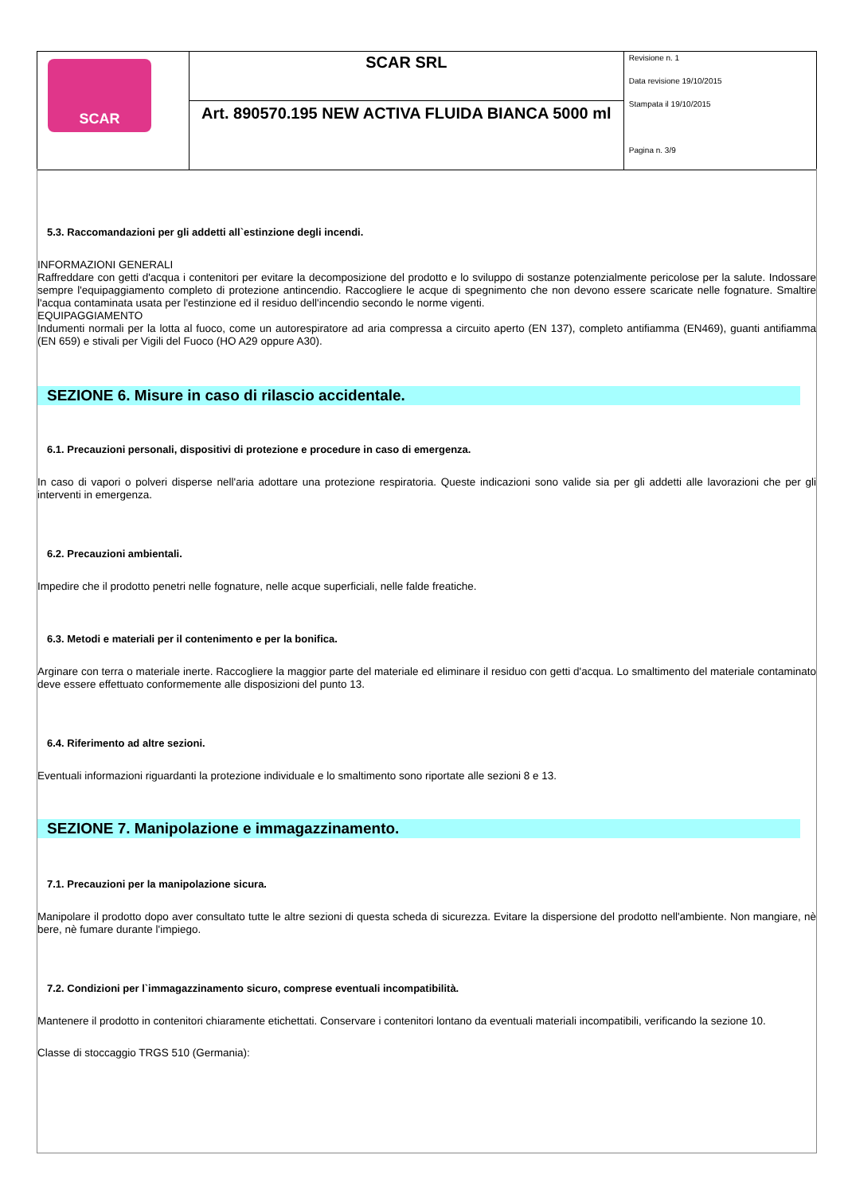| SCAR | SCAR SRL | Revisione n. 1 Data revisione 19/10/2015 Stampata il 19/10/2015 Pagina n. 3/9 |
| | Art. 890570.195 NEW ACTIVA FLUIDA BIANCA 5000 ml | |
5.3. Raccomandazioni per gli addetti all`estinzione degli incendi.
INFORMAZIONI GENERALI
Raffreddare con getti d'acqua i contenitori per evitare la decomposizione del prodotto e lo sviluppo di sostanze potenzialmente pericolose per la salute. Indossare sempre l'equipaggiamento completo di protezione antincendio. Raccogliere le acque di spegnimento che non devono essere scaricate nelle fognature. Smaltire l'acqua contaminata usata per l'estinzione ed il residuo dell'incendio secondo le norme vigenti.
EQUIPAGGIAMENTO
Indumenti normali per la lotta al fuoco, come un autorespiratore ad aria compressa a circuito aperto (EN 137), completo antifiamma (EN469), guanti antifiamma (EN 659) e stivali per Vigili del Fuoco (HO A29 oppure A30).
SEZIONE 6. Misure in caso di rilascio accidentale.
6.1. Precauzioni personali, dispositivi di protezione e procedure in caso di emergenza.
In caso di vapori o polveri disperse nell'aria adottare una protezione respiratoria. Queste indicazioni sono valide sia per gli addetti alle lavorazioni che per gli interventi in emergenza.
6.2. Precauzioni ambientali.
Impedire che il prodotto penetri nelle fognature, nelle acque superficiali, nelle falde freatiche.
6.3. Metodi e materiali per il contenimento e per la bonifica.
Arginare con terra o materiale inerte. Raccogliere la maggior parte del materiale ed eliminare il residuo con getti d'acqua. Lo smaltimento del materiale contaminato deve essere effettuato conformemente alle disposizioni del punto 13.
6.4. Riferimento ad altre sezioni.
Eventuali informazioni riguardanti la protezione individuale e lo smaltimento sono riportate alle sezioni 8 e 13.
SEZIONE 7. Manipolazione e immagazzinamento.
7.1. Precauzioni per la manipolazione sicura.
Manipolare il prodotto dopo aver consultato tutte le altre sezioni di questa scheda di sicurezza. Evitare la dispersione del prodotto nell'ambiente. Non mangiare, nè bere, nè fumare durante l'impiego.
7.2. Condizioni per l`immagazzinamento sicuro, comprese eventuali incompatibilità.
Mantenere il prodotto in contenitori chiaramente etichettati. Conservare i contenitori lontano da eventuali materiali incompatibili, verificando la sezione 10.
Classe di stoccaggio TRGS 510 (Germania):